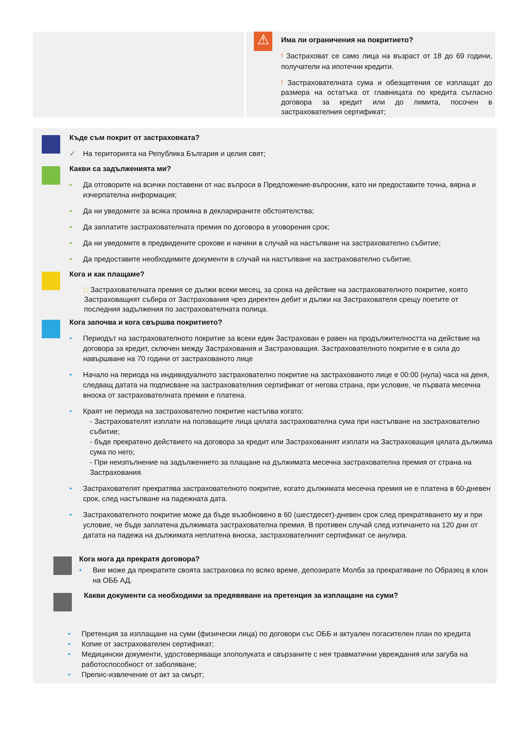⚠
Има ли ограничения на покритието?
! Застраховат се само лица на възраст от 18 до 69 години, получатели на ипотечни кредити.
! Застрахователната сума и обезщетения се изплащат до размера на остатъка от главницата по кредита съгласно договора за кредит или до лимита, посочен в застрахователния сертификат;
Къде съм покрит от застраховката?
✓ На територията на Република България и целия свят;
Какви са задълженията ми?
• Да отговорите на всички поставени от нас въпроси в Предложение-въпросник, като ни предоставите точна, вярна и изчерпателна информация;
• Да ни уведомите за всяка промяна в декларираните обстоятелства;
• Да заплатите застрахователната премия по договора в уговорения срок;
• Да ни уведомите в предвидените срокове и начини в случай на настъпване на застрахователно събитие;
• Да предоставите необходимите документи в случай на настъпване на застрахователно събитие.
Кога и как плащаме?
□ Застрахователната премия се дължи всеки месец, за срока на действие на застрахователното покритие, която Застраховащият събира от Застрахования чрез директен дебит и дължи на Застрахователя срещу поетите от последния задължения по застрахователната полица.
Кога започва и кога свършва покритието?
• Периодът на застрахователното покритие за всеки един Застрахован е равен на продължителността на действие на договора за кредит, сключен между Застрахования и Застраховащия. Застрахователното покритие е в сила до навършване на 70 години от застрахованото лице
• Начало на периода на индивидуалното застрахователно покритие на застрахованото лице е 00:00 (нула) часа на деня, следващ датата на подписване на застрахователния сертификат от негова страна, при условие, че първата месечна вноска от застрахователната премия е платена.
• Краят не периода на застрахователно покритие настъпва когато:
- Застрахователят изплати на ползващите лица цялата застрахователна сума при настъпване на застрахователно събитие;
- бъде прекратено действието на договора за кредит или Застрахованият изплати на Застраховащия цялата дължима сума по него;
- При неизпълнение на задължението за плащане на дължимата месечна застрахователна премия от страна на Застрахования.
• Застрахователят прекратява застрахователното покритие, когато дължимата месечна премия не е платена в 60-дневен срок, след настъпване на падежната дата.
• Застрахователното покритие може да бъде възобновено в 60 (шестдесет)-дневен срок след прекратяването му и при условие, че бъде заплатена дължимата застрахователна премия. В противен случай след изтичането на 120 дни от датата на падежа на дължимата неплатена вноска, застрахователният сертификат се анулира.
Кога мога да прекратя договора?
• Вие може да прекратите своята застраховка по всяко време, депозирате Молба за прекратяване по Образец в клон на ОББ АД.
Какви документи са необходими за предявяване на претенция за изплащане на суми?
• Претенция за изплащане на суми (физически лица) по договори със ОББ и актуален погасителен план по кредита
• Копие от застрахователен сертификат;
• Медицински документи, удостоверяващи злополуката и свързаните с нея травматични увреждания или загуба на работоспособност от заболяване;
• Препис-извлечение от акт за смърт;